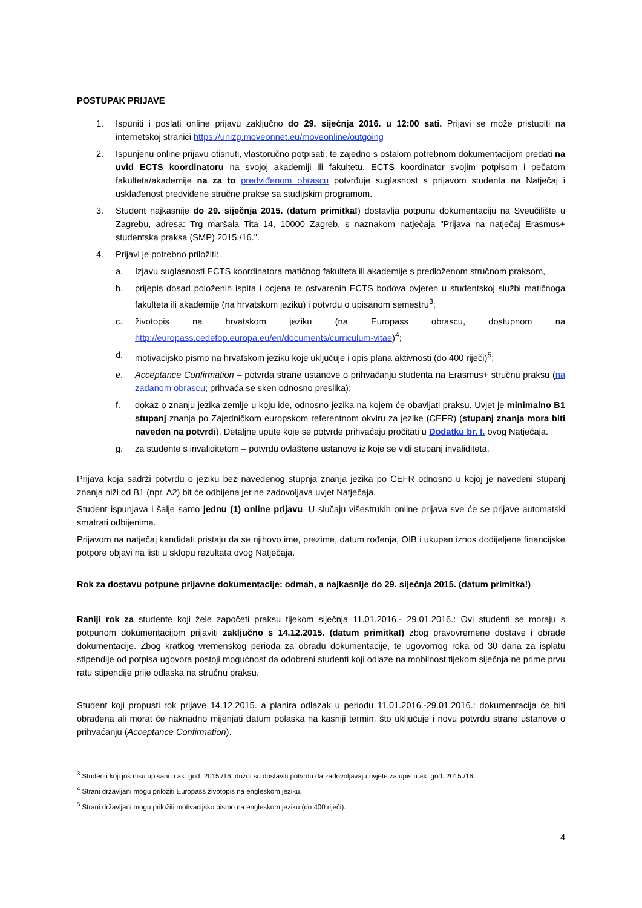POSTUPAK PRIJAVE
1. Ispuniti i poslati online prijavu zaključno do 29. siječnja 2016. u 12:00 sati. Prijavi se može pristupiti na internetskoj stranici https://unizg.moveonnet.eu/moveonline/outgoing
2. Ispunjenu online prijavu otisnuti, vlastoručno potpisati, te zajedno s ostalom potrebnom dokumentacijom predati na uvid ECTS koordinatoru na svojoj akademiji ili fakultetu. ECTS koordinator svojim potpisom i pečatom fakulteta/akademije na za to predviđenom obrascu potvrđuje suglasnost s prijavom studenta na Natječaj i usklađenost predviđene stručne prakse sa studijskim programom.
3. Student najkasnije do 29. siječnja 2015. (datum primitka!) dostavlja potpunu dokumentaciju na Sveučilište u Zagrebu, adresa: Trg maršala Tita 14, 10000 Zagreb, s naznakom natječaja "Prijava na natječaj Erasmus+ studentska praksa (SMP) 2015./16.".
4. Prijavi je potrebno priložiti:
a. Izjavu suglasnosti ECTS koordinatora matičnog fakulteta ili akademije s predloženom stručnom praksom,
b. prijepis dosad položenih ispita i ocjena te ostvarenih ECTS bodova ovjeren u studentskoj službi matičnoga fakulteta ili akademije (na hrvatskom jeziku) i potvrdu o upisanom semestru<sup>3</sup>;
c. životopis na hrvatskom jeziku (na Europass obrascu, dostupnom na http://europass.cedefop.europa.eu/en/documents/curriculum-vitae)<sup>4</sup>;
d. motivacijsko pismo na hrvatskom jeziku koje uključuje i opis plana aktivnosti (do 400 riječi)<sup>5</sup>;
e. Acceptance Confirmation – potvrda strane ustanove o prihvaćanju studenta na Erasmus+ stručnu praksu (na zadanom obrascu; prihvaća se sken odnosno preslika);
f. dokaz o znanju jezika zemlje u koju ide, odnosno jezika na kojem će obavljati praksu. Uvjet je minimalno B1 stupanj znanja po Zajedničkom europskom referentnom okviru za jezike (CEFR) (stupanj znanja mora biti naveden na potvrdi). Detaljne upute koje se potvrde prihvaćaju pročitati u Dodatku br. I. ovog Natječaja.
g. za studente s invaliditetom – potvrdu ovlaštene ustanove iz koje se vidi stupanj invaliditeta.
Prijava koja sadrži potvrdu o jeziku bez navedenog stupnja znanja jezika po CEFR odnosno u kojoj je navedeni stupanj znanja niži od B1 (npr. A2) bit će odbijena jer ne zadovoljava uvjet Natječaja.
Student ispunjava i šalje samo jednu (1) online prijavu. U slučaju višestrukih online prijava sve će se prijave automatski smatrati odbijenima.
Prijavom na natječaj kandidati pristaju da se njihovo ime, prezime, datum rođenja, OIB i ukupan iznos dodijeljene financijske potpore objavi na listi u sklopu rezultata ovog Natječaja.
Rok za dostavu potpune prijavne dokumentacije: odmah, a najkasnije do 29. siječnja 2015. (datum primitka!)
Raniji rok za studente koji žele započeti praksu tijekom siječnja 11.01.2016.- 29.01.2016.: Ovi studenti se moraju s potpunom dokumentacijom prijaviti zaključno s 14.12.2015. (datum primitka!) zbog pravovremene dostave i obrade dokumentacije. Zbog kratkog vremenskog perioda za obradu dokumentacije, te ugovornog roka od 30 dana za isplatu stipendije od potpisa ugovora postoji mogućnost da odobreni studenti koji odlaze na mobilnost tijekom siječnja ne prime prvu ratu stipendije prije odlaska na stručnu praksu.
Student koji propusti rok prijave 14.12.2015. a planira odlazak u periodu 11.01.2016.-29.01.2016.: dokumentacija će biti obrađena ali morat će naknadno mijenjati datum polaska na kasniji termin, što uključuje i novu potvrdu strane ustanove o prihvaćanju (Acceptance Confirmation).
<sup>3</sup> Studenti koji još nisu upisani u ak. god. 2015./16. dužni su dostaviti potvrdu da zadovoljavaju uvjete za upis u ak. god. 2015./16.
<sup>4</sup> Strani državljani mogu priložiti Europass životopis na engleskom jeziku.
<sup>5</sup> Strani državljani mogu priložiti motivacijsko pismo na engleskom jeziku (do 400 riječi).
4